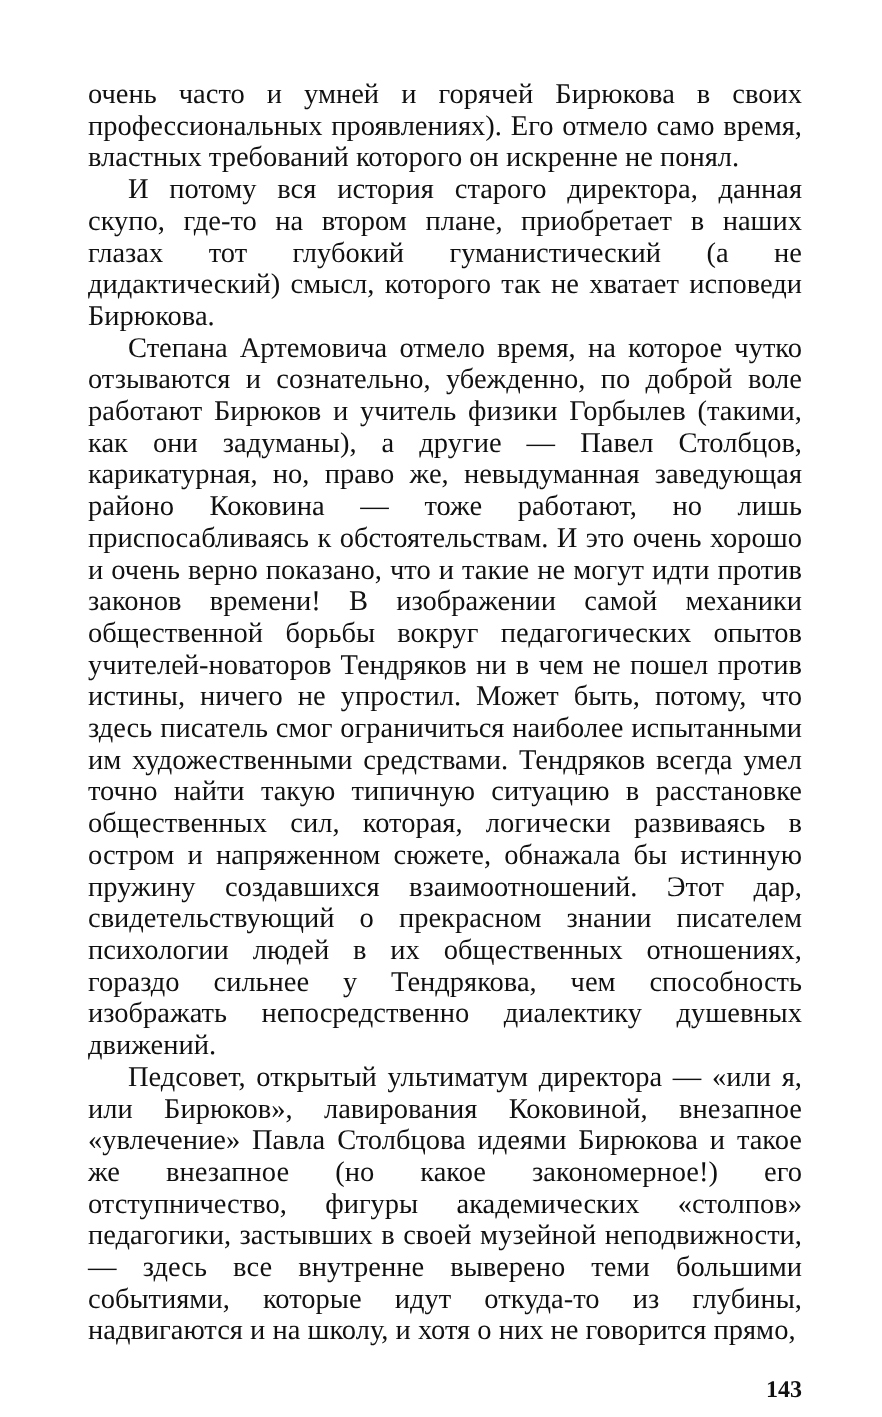очень часто и умней и горячей Бирюкова в своих профессиональных проявлениях). Его отмело само время, властных требований которого он искренне не понял.
И потому вся история старого директора, данная скупо, где-то на втором плане, приобретает в наших глазах тот глубокий гуманистический (а не дидактический) смысл, которого так не хватает исповеди Бирюкова.
Степана Артемовича отмело время, на которое чутко отзываются и сознательно, убежденно, по доброй воле работают Бирюков и учитель физики Горбылев (такими, как они задуманы), а другие — Павел Столбцов, карикатурная, но, право же, невыдуманная заведующая районо Коковина — тоже работают, но лишь приспосабливаясь к обстоятельствам. И это очень хорошо и очень верно показано, что и такие не могут идти против законов времени! В изображении самой механики общественной борьбы вокруг педагогических опытов учителей-новаторов Тендряков ни в чем не пошел против истины, ничего не упростил. Может быть, потому, что здесь писатель смог ограничиться наиболее испытанными им художественными средствами. Тендряков всегда умел точно найти такую типичную ситуацию в расстановке общественных сил, которая, логически развиваясь в остром и напряженном сюжете, обнажала бы истинную пружину создавшихся взаимоотношений. Этот дар, свидетельствующий о прекрасном знании писателем психологии людей в их общественных отношениях, гораздо сильнее у Тендрякова, чем способность изображать непосредственно диалектику душевных движений.
Педсовет, открытый ультиматум директора — «или я, или Бирюков», лавирования Коковиной, внезапное «увлечение» Павла Столбцова идеями Бирюкова и такое же внезапное (но какое закономерное!) его отступничество, фигуры академических «столпов» педагогики, застывших в своей музейной неподвижности, — здесь все внутренне выверено теми большими событиями, которые идут откуда-то из глубины, надвигаются и на школу, и хотя о них не говорится прямо,
143